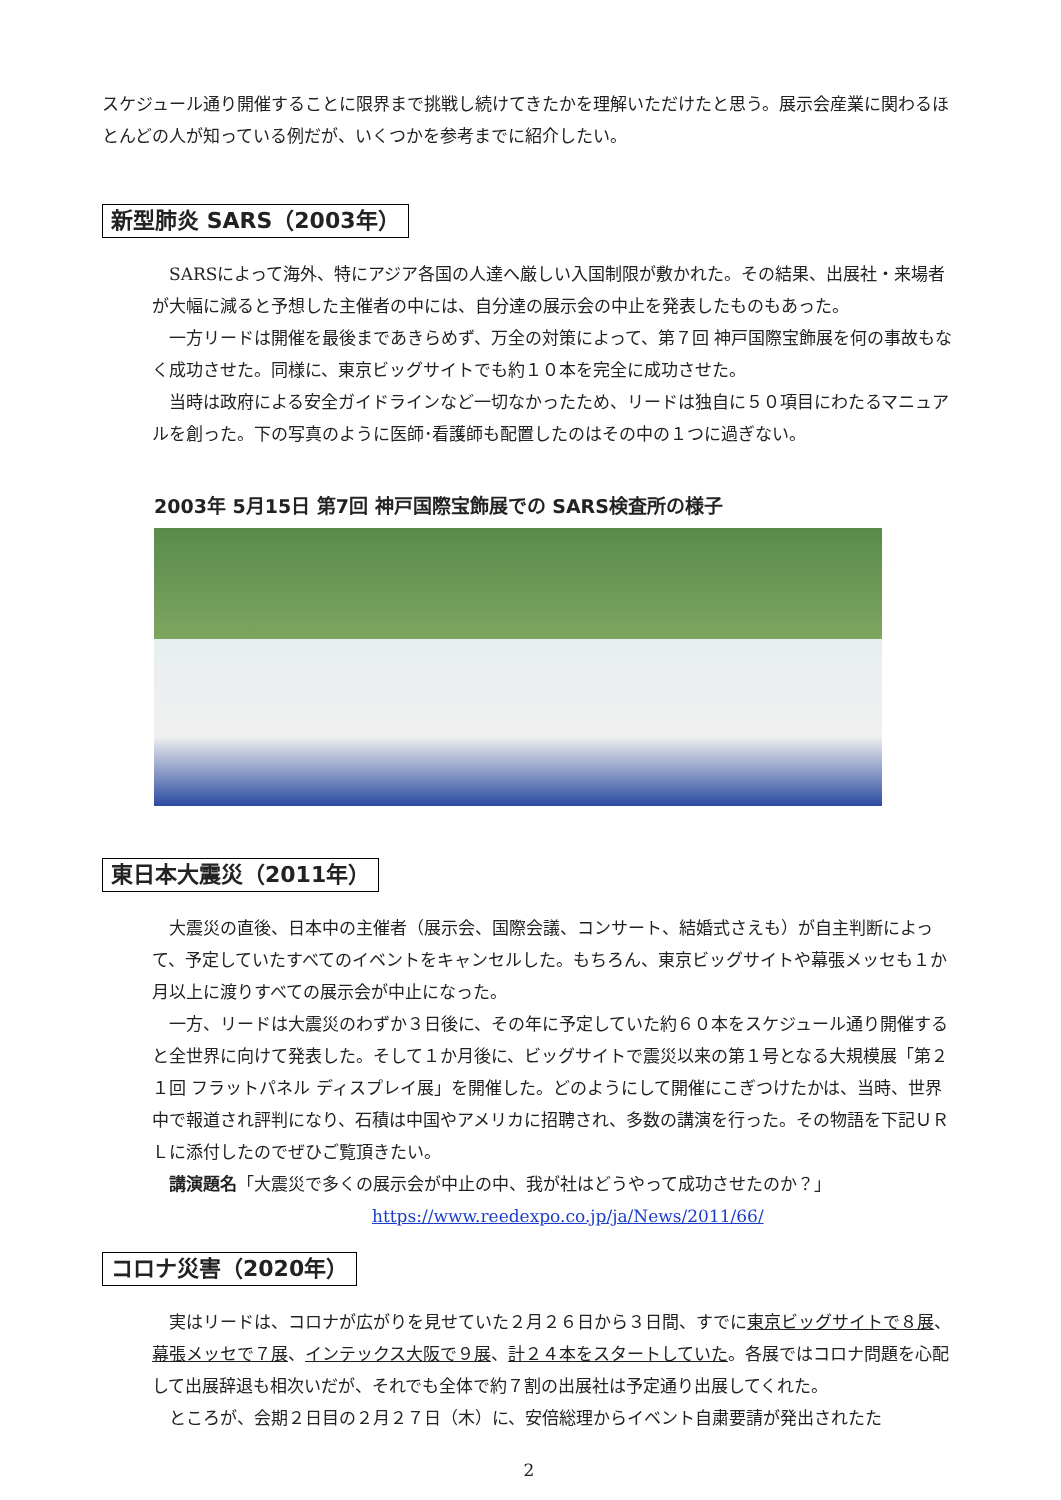スケジュール通り開催することに限界まで挑戦し続けてきたかを理解いただけたと思う。展示会産業に関わるほとんどの人が知っている例だが、いくつかを参考までに紹介したい。
新型肺炎 SARS（2003年）
SARSによって海外、特にアジア各国の人達へ厳しい入国制限が敷かれた。その結果、出展社・来場者が大幅に減ると予想した主催者の中には、自分達の展示会の中止を発表したものもあった。
一方リードは開催を最後まであきらめず、万全の対策によって、第７回 神戸国際宝飾展を何の事故もなく成功させた。同様に、東京ビッグサイトでも約１０本を完全に成功させた。
当時は政府による安全ガイドラインなど一切なかったため、リードは独自に５０項目にわたるマニュアルを創った。下の写真のように医師･看護師も配置したのはその中の１つに過ぎない。
2003年 5月15日 第7回 神戸国際宝飾展での SARS検査所の様子
東日本大震災（2011年）
大震災の直後、日本中の主催者（展示会、国際会議、コンサート、結婚式さえも）が自主判断によって、予定していたすべてのイベントをキャンセルした。もちろん、東京ビッグサイトや幕張メッセも１か月以上に渡りすべての展示会が中止になった。
一方、リードは大震災のわずか３日後に、その年に予定していた約６０本をスケジュール通り開催すると全世界に向けて発表した。そして１か月後に、ビッグサイトで震災以来の第１号となる大規模展「第２１回 フラットパネル ディスプレイ展」を開催した。どのようにして開催にこぎつけたかは、当時、世界中で報道され評判になり、石積は中国やアメリカに招聘され、多数の講演を行った。その物語を下記ＵＲＬに添付したのでぜひご覧頂きたい。
講演題名「大震災で多くの展示会が中止の中、我が社はどうやって成功させたのか？」
https://www.reedexpo.co.jp/ja/News/2011/66/
コロナ災害（2020年）
実はリードは、コロナが広がりを見せていた２月２６日から３日間、すでに東京ビッグサイトで８展、幕張メッセで７展、インテックス大阪で９展、計２４本をスタートしていた。各展ではコロナ問題を心配して出展辞退も相次いだが、それでも全体で約７割の出展社は予定通り出展してくれた。
ところが、会期２日目の２月２７日（木）に、安倍総理からイベント自粛要請が発出されたた
2